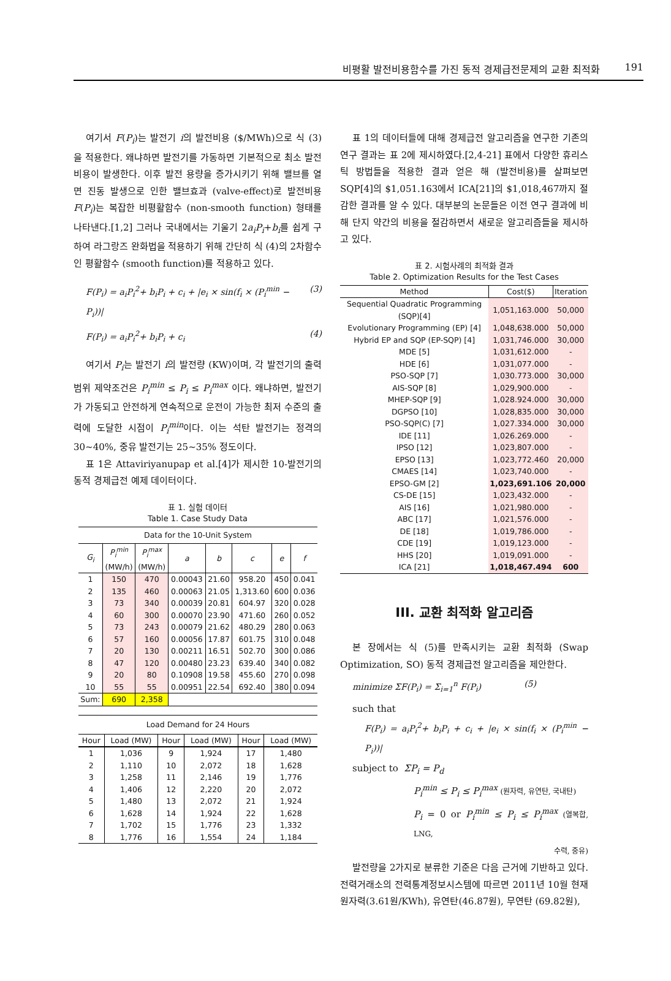비평활 발전비용함수를 가진 동적 경제급전문제의 교환 최적화 191
여기서 F(P<sub>i</sub>)는 발전기 i의 발전비용 ($/MWh)으로 식 (3) 을 적용한다. 왜냐하면 발전기를 가동하면 기본적으로 최소 발전비용이 발생한다. 이후 발전 용량을 증가시키기 위해 밸브를 열면 진동 발생으로 인한 밸브효과 (valve-effect)로 발전비용 F(P<sub>i</sub>)는 복잡한 비평활함수 (non-smooth function) 형태를 나타낸다.[1,2] 그러나 국내에서는 기울기 2a<sub>i</sub>P<sub>i</sub>+b<sub>i</sub>를 쉽게 구하여 라그랑즈 완화법을 적용하기 위해 간단히 식 (4)의 2차함수인 평활함수 (smooth function)를 적용하고 있다.
F(P<sub>i</sub>) = a<sub>i</sub>P<sub>i</sub><sup>2</sup>+ b<sub>i</sub>P<sub>i</sub> + c<sub>i</sub> + |e<sub>i</sub> × sin(f<sub>i</sub> × (P<sub>i</sub><sup>min</sup> − P<sub>i</sub>))| (3)
F(P<sub>i</sub>) = a<sub>i</sub>P<sub>i</sub><sup>2</sup>+ b<sub>i</sub>P<sub>i</sub> + c<sub>i</sub> (4)
여기서 P<sub>i</sub>는 발전기 i의 발전량 (KW)이며, 각 발전기의 출력 범위 제약조건은 P<sub>i</sub><sup>min</sup> ≤ P<sub>i</sub> ≤ P<sub>i</sub><sup>max</sup> 이다. 왜냐하면, 발전기가 가동되고 안전하게 연속적으로 운전이 가능한 최저 수준의 출력에 도달한 시점이 P<sub>i</sub><sup>min</sup>이다. 이는 석탄 발전기는 정격의 30~40%, 중유 발전기는 25~35% 정도이다.
표 1은 Attaviriyanupap et al.[4]가 제시한 10-발전기의 동적 경제급전 예제 데이터이다.
표 1. 실험 데이터
Table 1. Case Study Data
| Data for the 10-Unit System | | | | | | | |
| G<sub>i</sub> | P<sub>i</sub><sup>min</sup> (MW/h) | P<sub>i</sub><sup>max</sup> (MW/h) | a | b | c | e | f |
| 1 | 150 | 470 | 0.00043 | 21.60 | 958.20 | 450 | 0.041 |
| 2 | 135 | 460 | 0.00063 | 21.05 | 1,313.60 | 600 | 0.036 |
| 3 | 73 | 340 | 0.00039 | 20.81 | 604.97 | 320 | 0.028 |
| 4 | 60 | 300 | 0.00070 | 23.90 | 471.60 | 260 | 0.052 |
| 5 | 73 | 243 | 0.00079 | 21.62 | 480.29 | 280 | 0.063 |
| 6 | 57 | 160 | 0.00056 | 17.87 | 601.75 | 310 | 0.048 |
| 7 | 20 | 130 | 0.00211 | 16.51 | 502.70 | 300 | 0.086 |
| 8 | 47 | 120 | 0.00480 | 23.23 | 639.40 | 340 | 0.082 |
| 9 | 20 | 80 | 0.10908 | 19.58 | 455.60 | 270 | 0.098 |
| 10 | 55 | 55 | 0.00951 | 22.54 | 692.40 | 380 | 0.094 |
| Sum: | 690 | 2,358 | | | | | |
| Load Demand for 24 Hours | | | | | |
| Hour | Load (MW) | Hour | Load (MW) | Hour | Load (MW) |
| 1 | 1,036 | 9 | 1,924 | 17 | 1,480 |
| 2 | 1,110 | 10 | 2,072 | 18 | 1,628 |
| 3 | 1,258 | 11 | 2,146 | 19 | 1,776 |
| 4 | 1,406 | 12 | 2,220 | 20 | 2,072 |
| 5 | 1,480 | 13 | 2,072 | 21 | 1,924 |
| 6 | 1,628 | 14 | 1,924 | 22 | 1,628 |
| 7 | 1,702 | 15 | 1,776 | 23 | 1,332 |
| 8 | 1,776 | 16 | 1,554 | 24 | 1,184 |
표 1의 데이터들에 대해 경제급전 알고리즘을 연구한 기존의 연구 결과는 표 2에 제시하였다.[2,4-21] 표에서 다양한 휴리스틱 방법들을 적용한 결과 얻은 해 (발전비용)를 살펴보면 SQP[4]의 $1,051.163에서 ICA[21]의 $1,018,467까지 절감한 결과를 알 수 있다. 대부분의 논문들은 이전 연구 결과에 비해 단지 약간의 비용을 절감하면서 새로운 알고리즘들을 제시하고 있다.
표 2. 시험사례의 최적화 결과
Table 2. Optimization Results for the Test Cases
| Method | Cost($) | Iteration |
| --- | --- | --- |
| Sequential Quadratic Programming (SQP)[4] | 1,051,163.000 | 50,000 |
| Evolutionary Programming (EP) [4] | 1,048,638.000 | 50,000 |
| Hybrid EP and SQP (EP-SQP) [4] | 1,031,746.000 | 30,000 |
| MDE [5] | 1,031,612.000 | - |
| HDE [6] | 1,031,077.000 | - |
| PSO-SQP [7] | 1,030.773.000 | 30,000 |
| AIS-SQP [8] | 1,029,900.000 | - |
| MHEP-SQP [9] | 1,028.924.000 | 30,000 |
| DGPSO [10] | 1,028,835.000 | 30,000 |
| PSO-SQP(C) [7] | 1,027.334.000 | 30,000 |
| IDE [11] | 1,026.269.000 | - |
| IPSO [12] | 1,023,807.000 | - |
| EPSO [13] | 1,023,772.460 | 20,000 |
| CMAES [14] | 1,023,740.000 | - |
| EPSO-GM [2] | 1,023,691.106 | 20,000 |
| CS-DE [15] | 1,023,432.000 | - |
| AIS [16] | 1,021,980.000 | - |
| ABC [17] | 1,021,576.000 | - |
| DE [18] | 1,019,786.000 | - |
| CDE [19] | 1,019,123.000 | - |
| HHS [20] | 1,019,091.000 | - |
| ICA [21] | 1,018,467.494 | 600 |
III. 교환 최적화 알고리즘
본 장에서는 식 (5)를 만족시키는 교환 최적화 (Swap Optimization, SO) 동적 경제급전 알고리즘을 제안한다.
minimize ΣF(P<sub>i</sub>) = Σ<sub>i=1</sub><sup>n</sup> F(P<sub>i</sub>) (5)
such that
F(P<sub>i</sub>) = a<sub>i</sub>P<sub>i</sub><sup>2</sup>+ b<sub>i</sub>P<sub>i</sub> + c<sub>i</sub> + |e<sub>i</sub> × sin(f<sub>i</sub> × (P<sub>i</sub><sup>min</sup> − P<sub>i</sub>))|
subject to ΣP<sub>i</sub> = P<sub>d</sub>
P<sub>i</sub><sup>min</sup> ≤ P<sub>i</sub> ≤ P<sub>i</sub><sup>max</sup> (원자력, 유연탄, 국내탄)
P<sub>i</sub> = 0 or P<sub>i</sub><sup>min</sup> ≤ P<sub>i</sub> ≤ P<sub>i</sub><sup>max</sup> (열복합, LNG,
수력, 중유)
발전량을 2가지로 분류한 기준은 다음 근거에 기반하고 있다. 전력거래소의 전력통계정보시스템에 따르면 2011년 10월 현재 원자력(3.61원/KWh), 유연탄(46.87원), 무연탄 (69.82원),